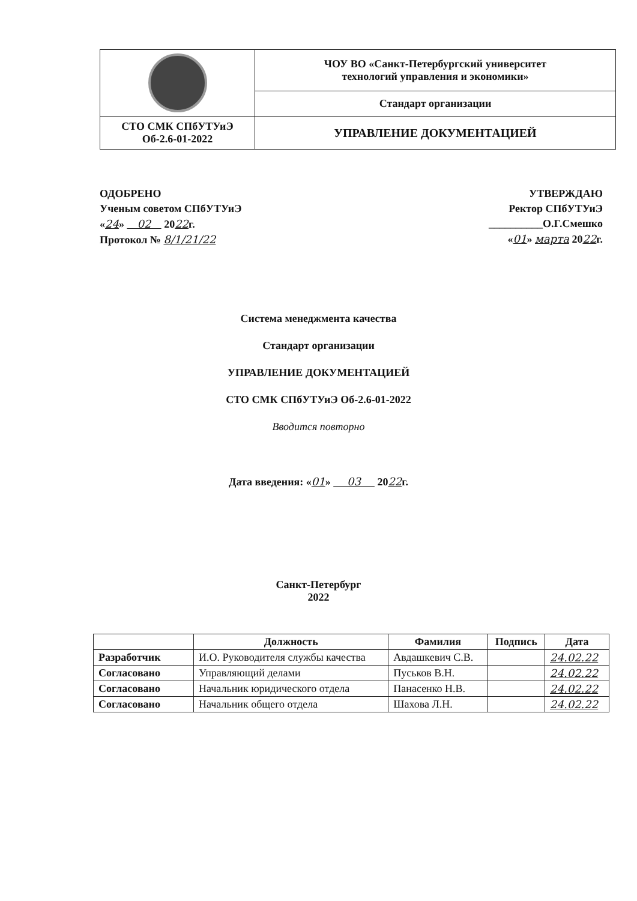| | ЧОУ ВО «Санкт-Петербургский университет технологий управления и экономики» |
| | Стандарт организации |
| СТО СМК СПбУТУиЭ Об-2.6-01-2022 | УПРАВЛЕНИЕ ДОКУМЕНТАЦИЕЙ |
ОДОБРЕНО
Ученым советом СПбУТУиЭ
«24» 02 2022г.
Протокол № 8/1/21/22
УТВЕРЖДАЮ
Ректор СПбУТУиЭ
__________О.Г.Смешко
«01» марта 2022г.
Система менеджмента качества
Стандарт организации
УПРАВЛЕНИЕ ДОКУМЕНТАЦИЕЙ
СТО СМК СПбУТУиЭ Об-2.6-01-2022
Вводится повторно
Дата введения: «01» 03 2022г.
Санкт-Петербург
2022
| | Должность | Фамилия | Подпись | Дата |
| --- | --- | --- | --- | --- |
| Разработчик | И.О. Руководителя службы качества | Авдашкевич С.В. | | 24.02.22 |
| Согласовано | Управляющий делами | Пуськов В.Н. | | 24.02.22 |
| Согласовано | Начальник юридического отдела | Панасенко Н.В. | | 24.02.22 |
| Согласовано | Начальник общего отдела | Шахова Л.Н. | | 24.02.22 |